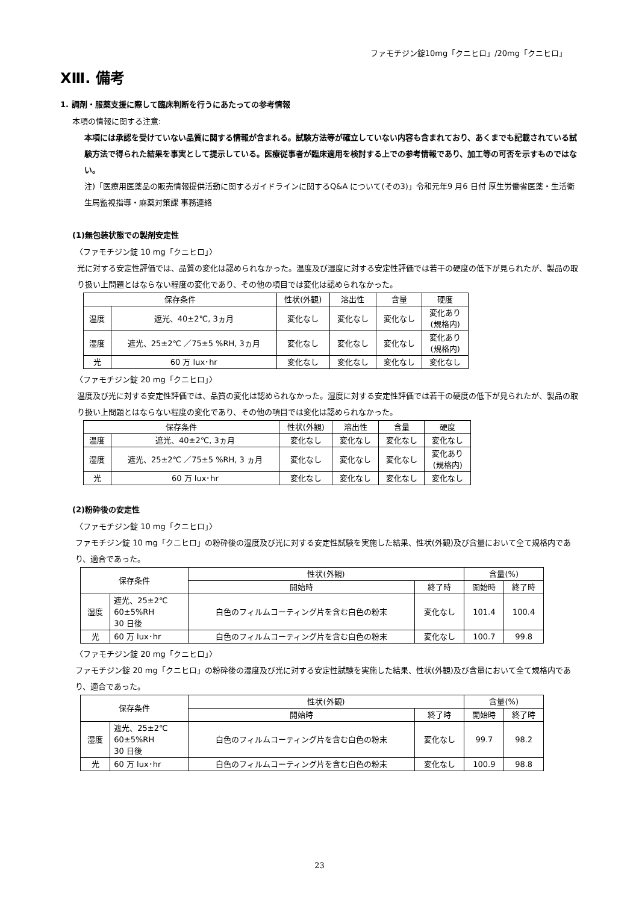ファモチジン錠10mg「クニヒロ」/20mg「クニヒロ」
XⅢ. 備考
1. 調剤・服薬支援に際して臨床判断を行うにあたっての参考情報
本項の情報に関する注意:
本項には承認を受けていない品質に関する情報が含まれる。試験方法等が確立していない内容も含まれており、あくまでも記載されている試験方法で得られた結果を事実として提示している。医療従事者が臨床適用を検討する上での参考情報であり、加工等の可否を示すものではない。
注)「医療用医薬品の販売情報提供活動に関するガイドラインに関するQ&A について(その3)」令和元年9 月6 日付 厚生労働省医薬・生活衛生局監視指導・麻薬対策課 事務連絡
(1)無包装状態での製剤安定性
〈ファモチジン錠 10 mg「クニヒロ」〉
光に対する安定性評価では、品質の変化は認められなかった。温度及び湿度に対する安定性評価では若干の硬度の低下が見られたが、製品の取り扱い上問題とはならない程度の変化であり、その他の項目では変化は認められなかった。
| 保存条件 | | 性状(外観) | 溶出性 | 含量 | 硬度 |
| --- | --- | --- | --- | --- | --- |
| 温度 | 遮光、40±2℃, 3ヵ月 | 変化なし | 変化なし | 変化なし | 変化あり (規格内) |
| 湿度 | 遮光、25±2℃ ／75±5 %RH, 3ヵ月 | 変化なし | 変化なし | 変化なし | 変化あり (規格内) |
| 光 | 60 万 lux･hr | 変化なし | 変化なし | 変化なし | 変化なし |
〈ファモチジン錠 20 mg「クニヒロ」〉
温度及び光に対する安定性評価では、品質の変化は認められなかった。湿度に対する安定性評価では若干の硬度の低下が見られたが、製品の取り扱い上問題とはならない程度の変化であり、その他の項目では変化は認められなかった。
| 保存条件 | | 性状(外観) | 溶出性 | 含量 | 硬度 |
| --- | --- | --- | --- | --- | --- |
| 温度 | 遮光、40±2℃, 3ヵ月 | 変化なし | 変化なし | 変化なし | 変化なし |
| 湿度 | 遮光、25±2℃ ／75±5 %RH, 3 ヵ月 | 変化なし | 変化なし | 変化なし | 変化あり (規格内) |
| 光 | 60 万 lux･hr | 変化なし | 変化なし | 変化なし | 変化なし |
(2)粉砕後の安定性
〈ファモチジン錠 10 mg「クニヒロ」〉
ファモチジン錠 10 mg「クニヒロ」の粉砕後の湿度及び光に対する安定性試験を実施した結果、性状(外観)及び含量において全て規格内であり、適合であった。
| 保存条件 | | 性状(外観) | | 含量(%) | |
| --- | --- | --- | --- | --- | --- |
| | | 開始時 | 終了時 | 開始時 | 終了時 |
| 湿度 | 遮光、25±2℃ 60±5%RH 30 日後 | 白色のフィルムコーティング片を含む白色の粉末 | 変化なし | 101.4 | 100.4 |
| 光 | 60 万 lux･hr | 白色のフィルムコーティング片を含む白色の粉末 | 変化なし | 100.7 | 99.8 |
〈ファモチジン錠 20 mg「クニヒロ」〉
ファモチジン錠 20 mg「クニヒロ」の粉砕後の湿度及び光に対する安定性試験を実施した結果、性状(外観)及び含量において全て規格内であり、適合であった。
| 保存条件 | | 性状(外観) | | 含量(%) | |
| --- | --- | --- | --- | --- | --- |
| | | 開始時 | 終了時 | 開始時 | 終了時 |
| 湿度 | 遮光、25±2℃ 60±5%RH 30 日後 | 白色のフィルムコーティング片を含む白色の粉末 | 変化なし | 99.7 | 98.2 |
| 光 | 60 万 lux･hr | 白色のフィルムコーティング片を含む白色の粉末 | 変化なし | 100.9 | 98.8 |
23